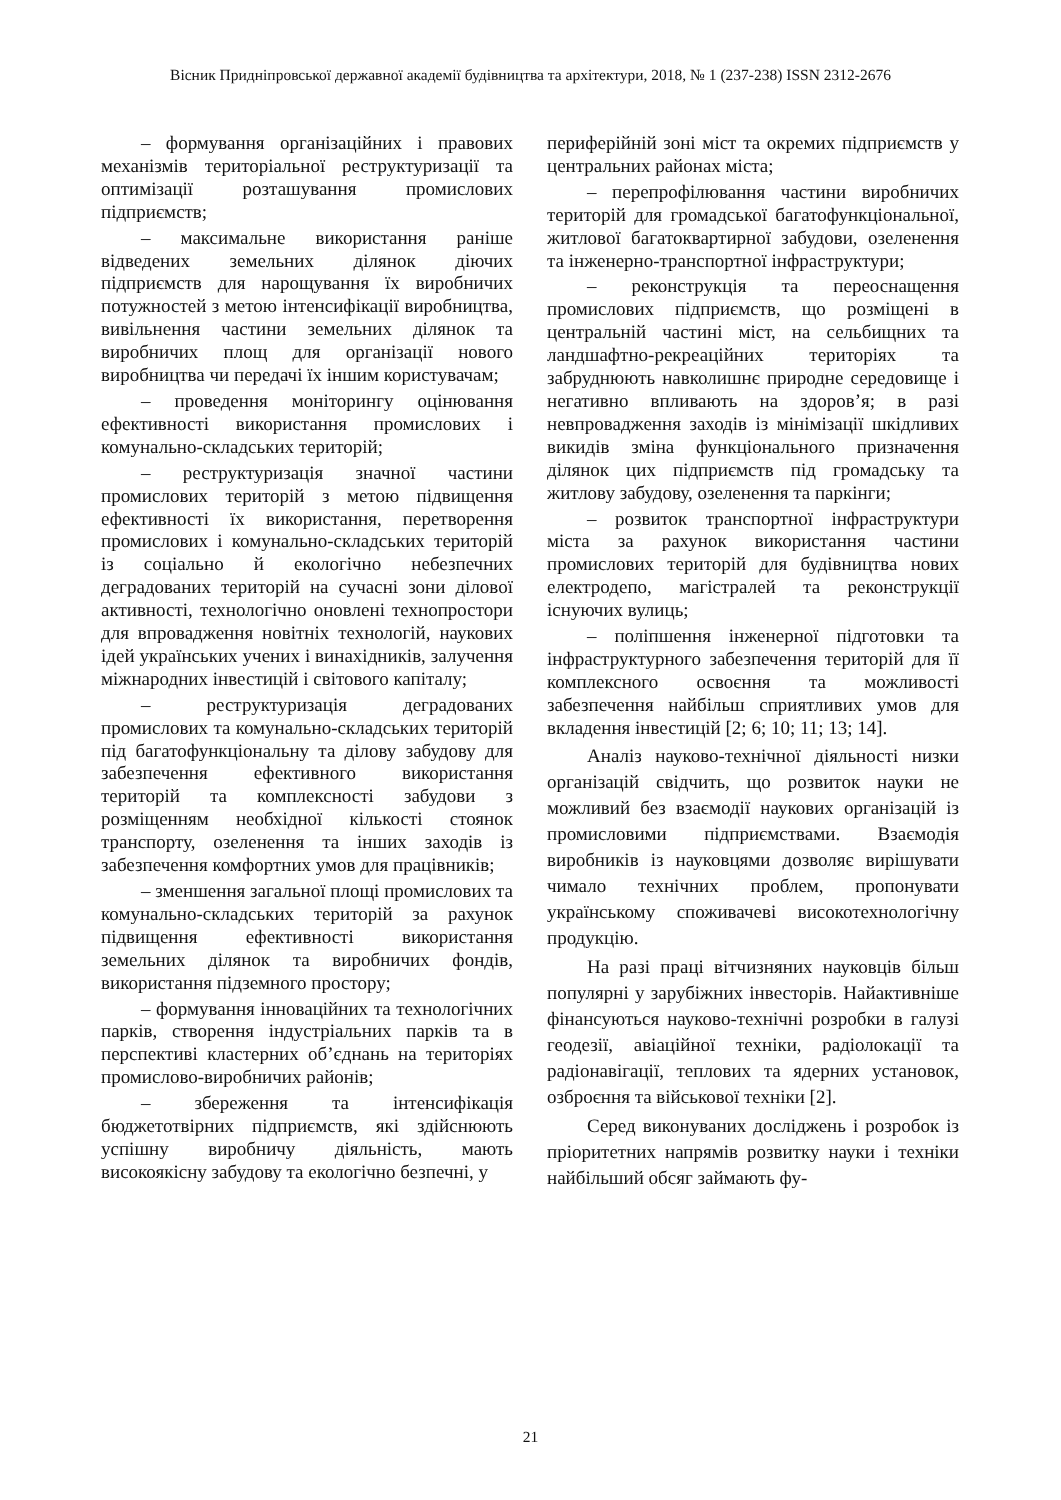Вісник Придніпровської державної академії будівництва та архітектури, 2018, № 1 (237-238) ISSN 2312-2676
– формування організаційних і правових механізмів територіальної реструктуризації та оптимізації розташування промислових підприємств;
– максимальне використання раніше відведених земельних ділянок діючих підприємств для нарощування їх виробничих потужностей з метою інтенсифікації виробництва, вивільнення частини земельних ділянок та виробничих площ для організації нового виробництва чи передачі їх іншим користувачам;
– проведення моніторингу оцінювання ефективності використання промислових і комунально-складських територій;
– реструктуризація значної частини промислових територій з метою підвищення ефективності їх використання, перетворення промислових і комунально-складських територій із соціально й екологічно небезпечних деградованих територій на сучасні зони ділової активності, технологічно оновлені технопростори для впровадження новітніх технологій, наукових ідей українських учених і винахідників, залучення міжнародних інвестицій і світового капіталу;
– реструктуризація деградованих промислових та комунально-складських територій під багатофункціональну та ділову забудову для забезпечення ефективного використання територій та комплексності забудови з розміщенням необхідної кількості стоянок транспорту, озеленення та інших заходів із забезпечення комфортних умов для працівників;
– зменшення загальної площі промислових та комунально-складських територій за рахунок підвищення ефективності використання земельних ділянок та виробничих фондів, використання підземного простору;
– формування інноваційних та технологічних парків, створення індустріальних парків та в перспективі кластерних об’єднань на територіях промислово-виробничих районів;
– збереження та інтенсифікація бюджетотвірних підприємств, які здійснюють успішну виробничу діяльність, мають високоякісну забудову та екологічно безпечні, у
периферійній зоні міст та окремих підприємств у центральних районах міста;
– перепрофілювання частини виробничих територій для громадської багатофункціональної, житлової багатоквартирної забудови, озеленення та інженерно-транспортної інфраструктури;
– реконструкція та переоснащення промислових підприємств, що розміщені в центральній частині міст, на сельбищних та ландшафтно-рекреаційних територіях та забруднюють навколишнє природне середовище і негативно впливають на здоров’я; в разі невпровадження заходів із мінімізації шкідливих викидів зміна функціонального призначення ділянок цих підприємств під громадську та житлову забудову, озеленення та паркінги;
– розвиток транспортної інфраструктури міста за рахунок використання частини промислових територій для будівництва нових електродепо, магістралей та реконструкції існуючих вулиць;
– поліпшення інженерної підготовки та інфраструктурного забезпечення територій для її комплексного освоєння та можливості забезпечення найбільш сприятливих умов для вкладення інвестицій [2; 6; 10; 11; 13; 14].
Аналіз науково-технічної діяльності низки організацій свідчить, що розвиток науки не можливий без взаємодії наукових організацій із промисловими підприємствами. Взаємодія виробників із науковцями дозволяє вирішувати чимало технічних проблем, пропонувати українському споживачеві високотехнологічну продукцію.
На разі праці вітчизняних науковців більш популярні у зарубіжних інвесторів. Найактивніше фінансуються науково-технічні розробки в галузі геодезії, авіаційної техніки, радіолокації та радіонавігації, теплових та ядерних установок, озброєння та військової техніки [2].
Серед виконуваних досліджень і розробок із пріоритетних напрямів розвитку науки і техніки найбільший обсяг займають фу-
21